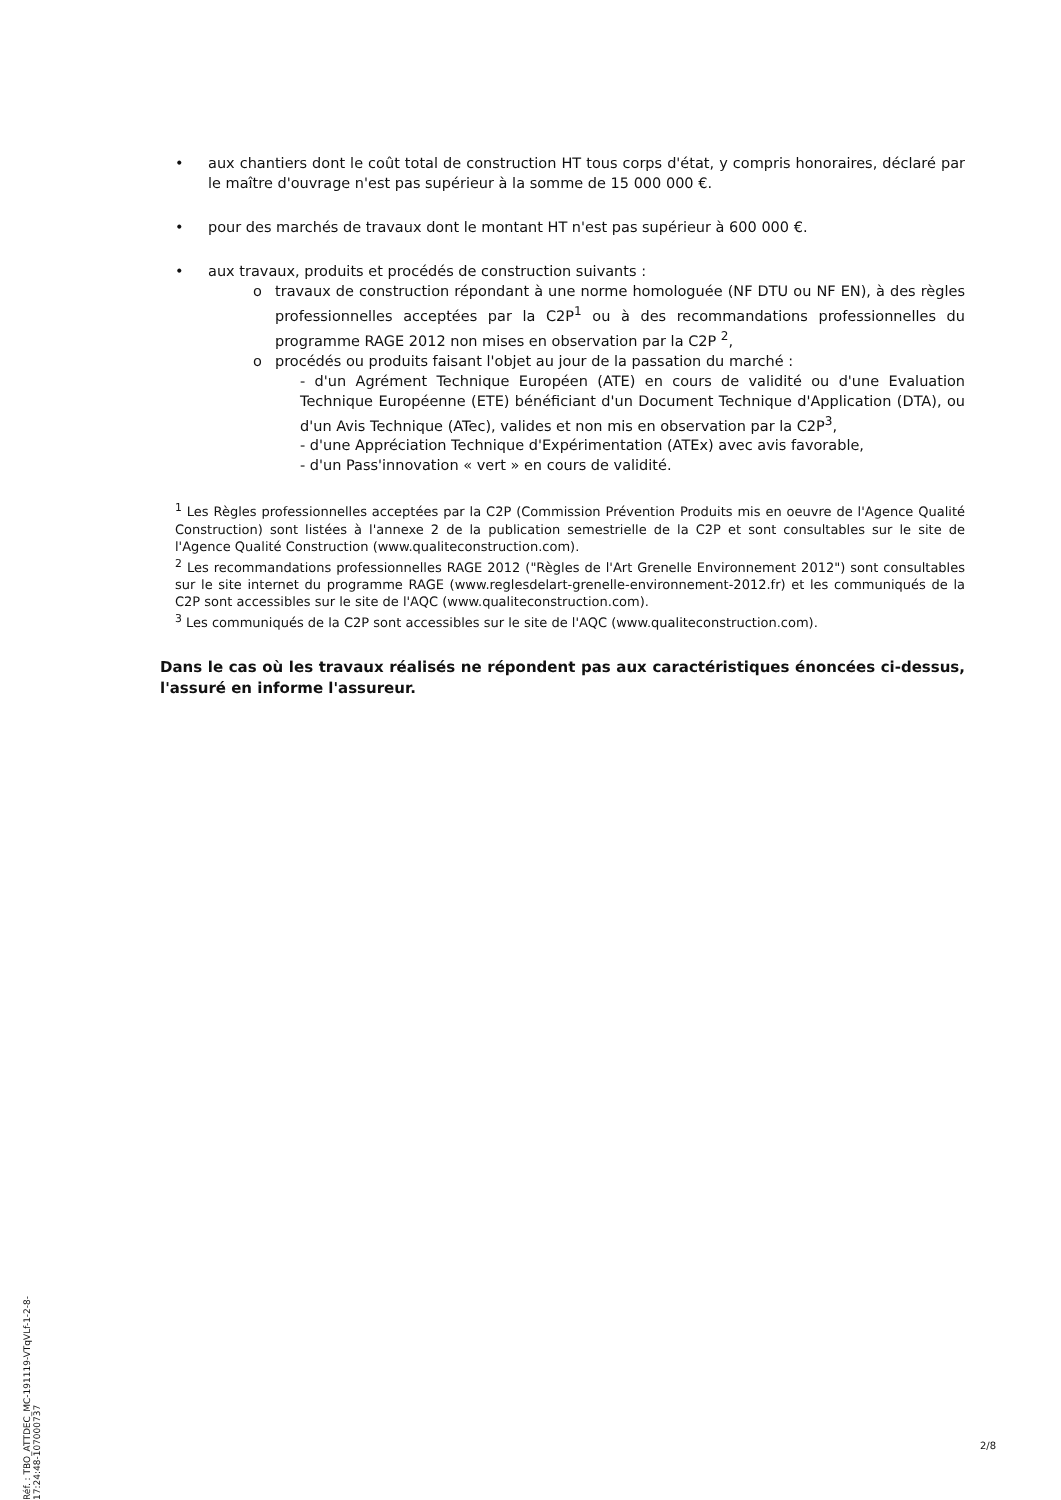• aux chantiers dont le coût total de construction HT tous corps d'état, y compris honoraires, déclaré par le maître d'ouvrage n'est pas supérieur à la somme de 15 000 000 €.
• pour des marchés de travaux dont le montant HT n'est pas supérieur à 600 000 €.
• aux travaux, produits et procédés de construction suivants :
o travaux de construction répondant à une norme homologuée (NF DTU ou NF EN), à des règles professionnelles acceptées par la C2P<sup>1</sup> ou à des recommandations professionnelles du programme RAGE 2012 non mises en observation par la C2P <sup>2</sup>,
o procédés ou produits faisant l'objet au jour de la passation du marché :
- d'un Agrément Technique Européen (ATE) en cours de validité ou d'une Evaluation Technique Européenne (ETE) bénéficiant d'un Document Technique d'Application (DTA), ou d'un Avis Technique (ATec), valides et non mis en observation par la C2P<sup>3</sup>,
- d'une Appréciation Technique d'Expérimentation (ATEx) avec avis favorable,
- d'un Pass'innovation « vert » en cours de validité.
<sup>1</sup> Les Règles professionnelles acceptées par la C2P (Commission Prévention Produits mis en oeuvre de l'Agence Qualité Construction) sont listées à l'annexe 2 de la publication semestrielle de la C2P et sont consultables sur le site de l'Agence Qualité Construction (www.qualiteconstruction.com).
<sup>2</sup> Les recommandations professionnelles RAGE 2012 ("Règles de l'Art Grenelle Environnement 2012") sont consultables sur le site internet du programme RAGE (www.reglesdelart-grenelle-environnement-2012.fr) et les communiqués de la C2P sont accessibles sur le site de l'AQC (www.qualiteconstruction.com).
<sup>3</sup> Les communiqués de la C2P sont accessibles sur le site de l'AQC (www.qualiteconstruction.com).
Dans le cas où les travaux réalisés ne répondent pas aux caractéristiques énoncées ci-dessus, l'assuré en informe l'assureur.
Réf. : TBO_ATTDEC_MC-191119-VTqVLf-1-2-8-17:24:48-107000737
2/8